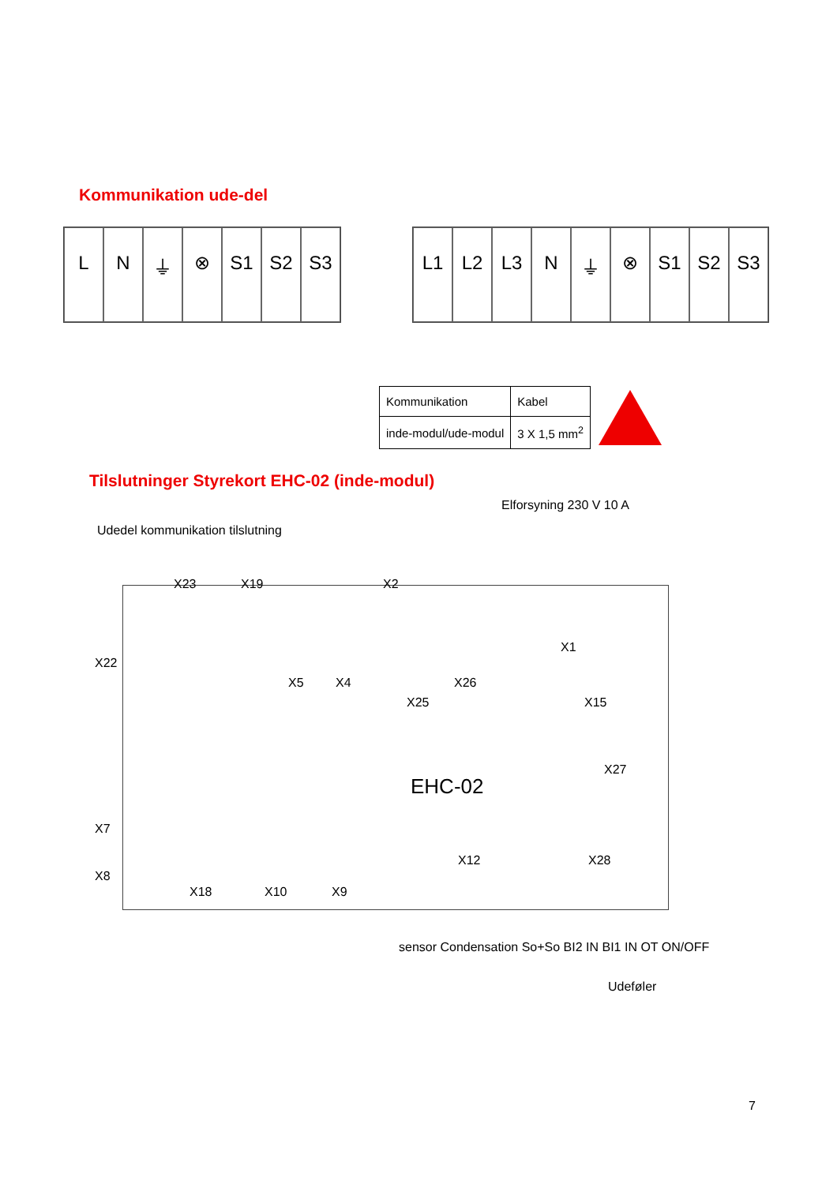Kommunikation ude-del
LN ⏚ ⊗ S1 S2 S3 L1 L2 L3 N ⏚ ⊗ S1 S2 S3
| Kommunikation | Kabel |
| inde-modul/ude-modul | 3 X 1,5 mm<sup>2</sup> |
Tilslutninger Styrekort EHC-02 (inde-modul)
Elforsyning 230 V 10 A
Udedel kommunikation tilslutning
X23 X19 X2
X1
X22
X5 X4
X25
X26
X15
X27
EHC-02
X7
X8
X12 X28
X18 X10 X9
sensor Condensation So+So BI2 IN BI1 IN OT ON/OFF
Udeføler
7